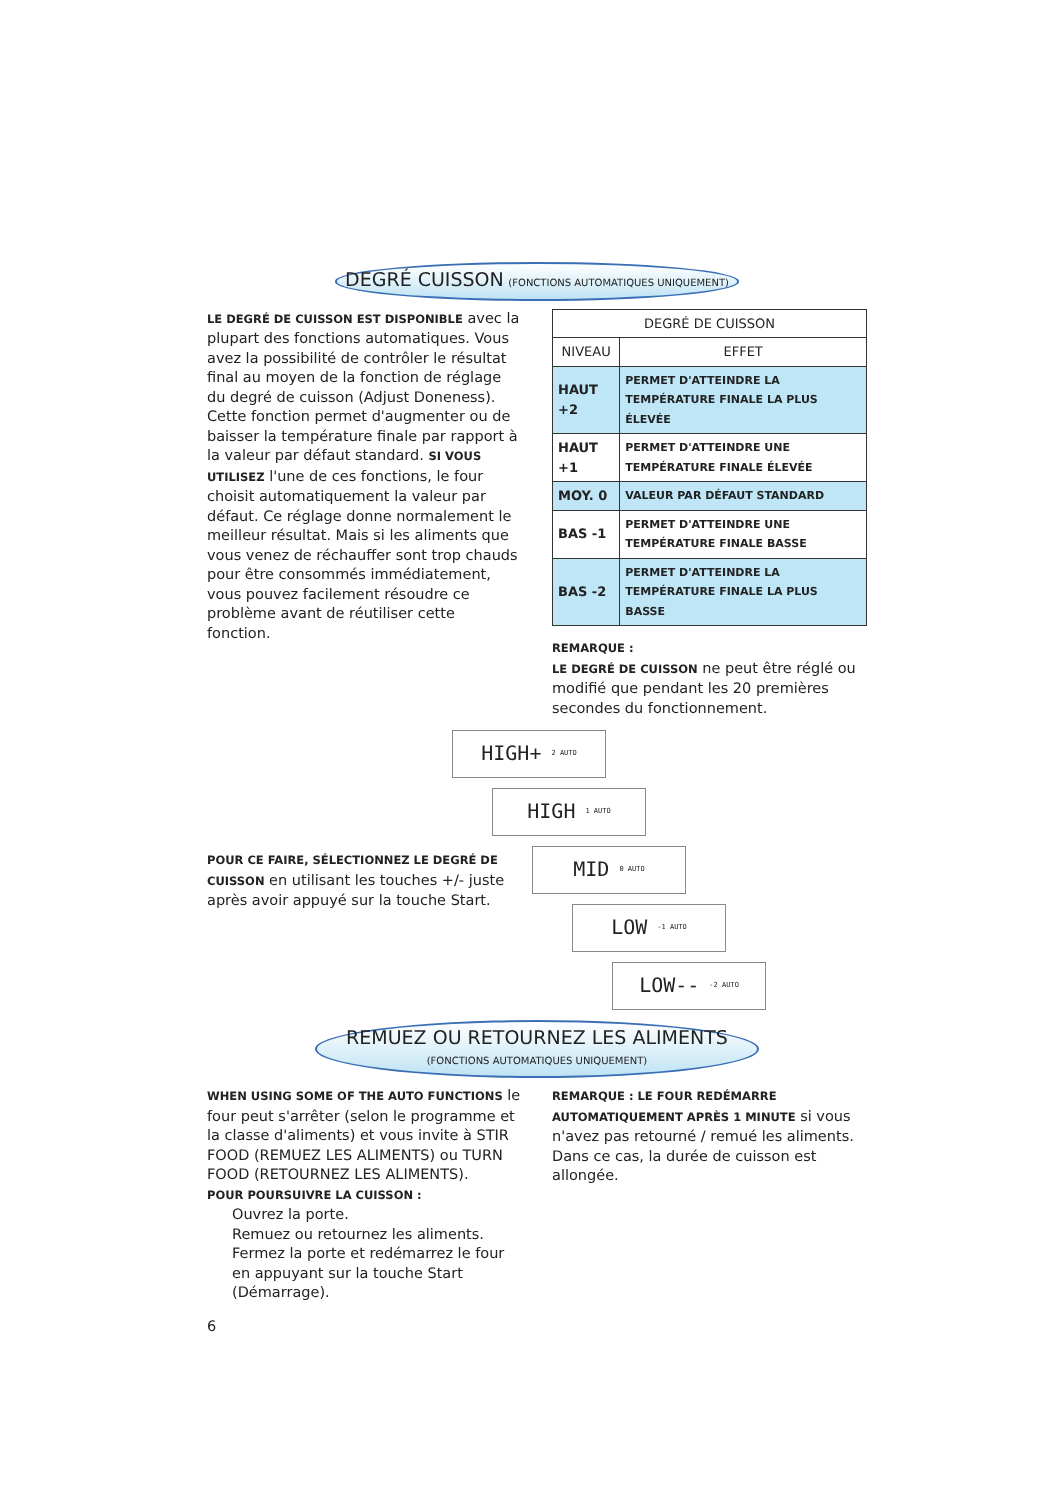DEGRÉ CUISSON (FONCTIONS AUTOMATIQUES UNIQUEMENT)
LE DEGRÉ DE CUISSON EST DISPONIBLE avec la plupart des fonctions automatiques. Vous avez la possibilité de contrôler le résultat final au moyen de la fonction de réglage du degré de cuisson (Adjust Doneness). Cette fonction permet d'augmenter ou de baisser la température finale par rapport à la valeur par défaut standard. SI VOUS UTILISEZ l'une de ces fonctions, le four choisit automatiquement la valeur par défaut. Ce réglage donne normalement le meilleur résultat. Mais si les aliments que vous venez de réchauffer sont trop chauds pour être consommés immédiatement, vous pouvez facilement résoudre ce problème avant de réutiliser cette fonction.
| DEGRÉ DE CUISSON | |
| --- | --- |
| NIVEAU | EFFET |
| HAUT +2 | PERMET D'ATTEINDRE LA TEMPÉRATURE FINALE LA PLUS ÉLEVÉE |
| HAUT +1 | PERMET D'ATTEINDRE UNE TEMPÉRATURE FINALE ÉLEVÉE |
| MOY. 0 | VALEUR PAR DÉFAUT STANDARD |
| BAS -1 | PERMET D'ATTEINDRE UNE TEMPÉRATURE FINALE BASSE |
| BAS -2 | PERMET D'ATTEINDRE LA TEMPÉRATURE FINALE LA PLUS BASSE |
REMARQUE :
LE DEGRÉ DE CUISSON ne peut être réglé ou modifié que pendant les 20 premières secondes du fonctionnement.
POUR CE FAIRE, SÉLECTIONNEZ LE DEGRÉ DE CUISSON en utilisant les touches +/- juste après avoir appuyé sur la touche Start.
HIGH+ 2 AUTO
HIGH 1 AUTO
MID 0 AUTO
LOW -1 AUTO
LOW-- -2 AUTO
REMUEZ OU RETOURNEZ LES ALIMENTS
(FONCTIONS AUTOMATIQUES UNIQUEMENT)
WHEN USING SOME OF THE AUTO FUNCTIONS le four peut s'arrêter (selon le programme et la classe d'aliments) et vous invite à STIR FOOD (REMUEZ LES ALIMENTS) ou TURN FOOD (RETOURNEZ LES ALIMENTS).
POUR POURSUIVRE LA CUISSON :
Ouvrez la porte.
Remuez ou retournez les aliments.
Fermez la porte et redémarrez le four en appuyant sur la touche Start (Démarrage).
6
REMARQUE : LE FOUR REDÉMARRE AUTOMATIQUEMENT APRÈS 1 MINUTE si vous n'avez pas retourné / remué les aliments. Dans ce cas, la durée de cuisson est allongée.